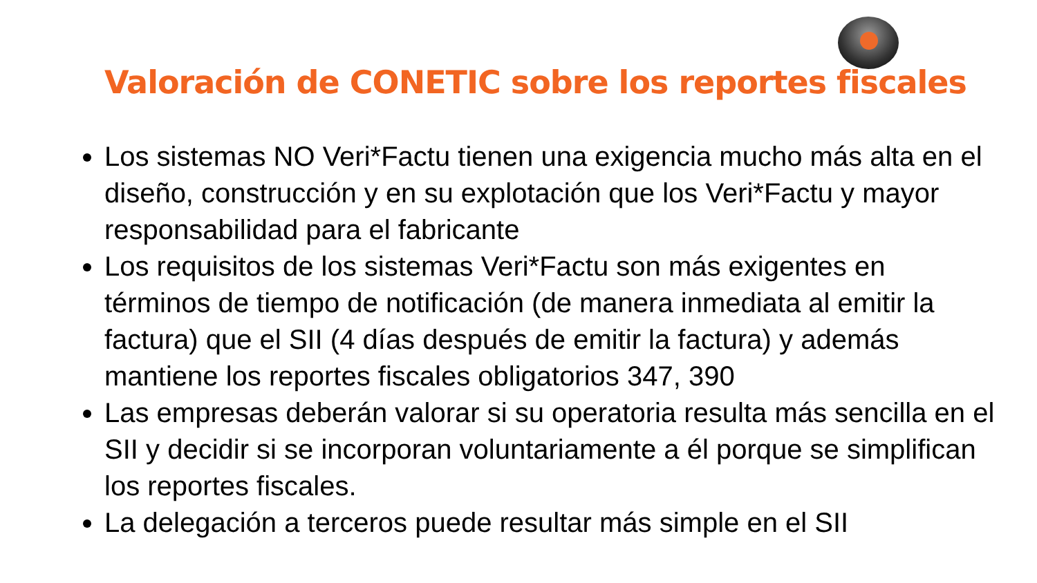Valoración de CONETIC sobre los reportes fiscales
Los sistemas NO Veri*Factu tienen una exigencia mucho más alta en el diseño, construcción y en su explotación que los Veri*Factu y mayor responsabilidad para el fabricante
Los requisitos de los sistemas Veri*Factu son más exigentes en términos de tiempo de notificación (de manera inmediata al emitir la factura) que el SII (4 días después de emitir la factura) y además mantiene los reportes fiscales obligatorios 347, 390
Las empresas deberán valorar si su operatoria resulta más sencilla en el SII y decidir si se incorporan voluntariamente a él porque se simplifican los reportes fiscales.
La delegación a terceros puede resultar más simple en el SII